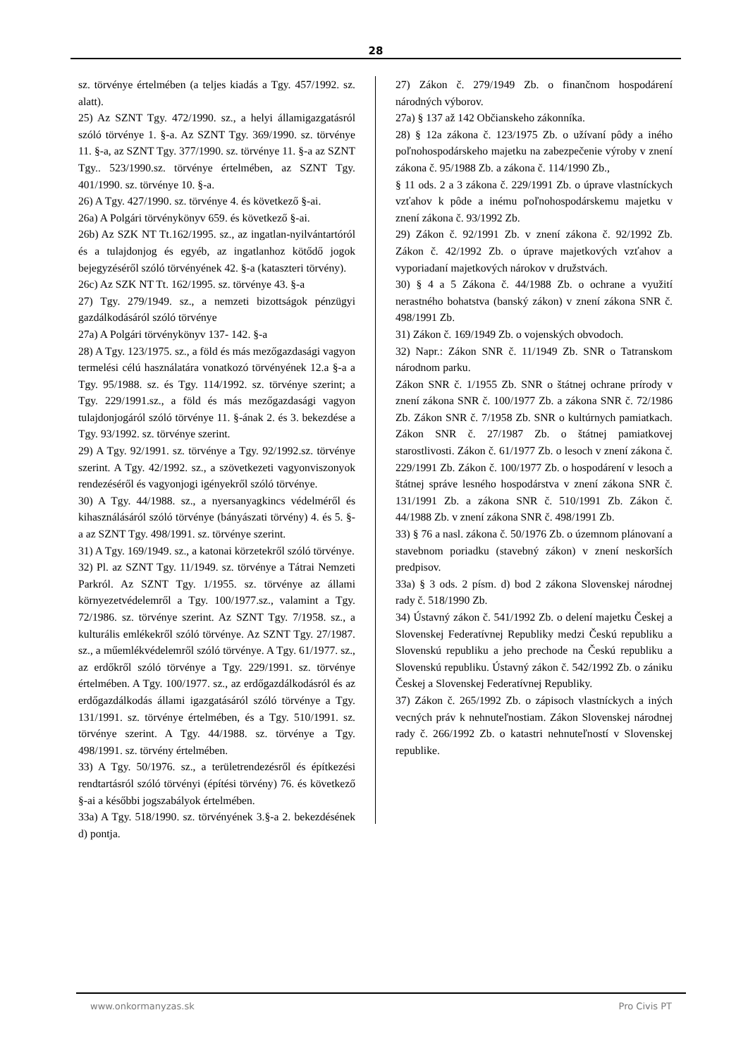28
sz. törvénye értelmében (a teljes kiadás a Tgy. 457/1992. sz. alatt).
25) Az SZNT Tgy. 472/1990. sz., a helyi államigazgatásról szóló törvénye 1. §-a. Az SZNT Tgy. 369/1990. sz. törvénye 11. §-a, az SZNT Tgy. 377/1990. sz. törvénye 11. §-a az SZNT Tgy.. 523/1990.sz. törvénye értelmében, az SZNT Tgy. 401/1990. sz. törvénye 10. §-a.
26) A Tgy. 427/1990. sz. törvénye 4. és következő §-ai.
26a) A Polgári törvénykönyv 659. és következő §-ai.
26b) Az SZK NT Tt.162/1995. sz., az ingatlan-nyilvántartóról és a tulajdonjog és egyéb, az ingatlanhoz kötődő jogok bejegyzéséről szóló törvényének 42. §-a (kataszteri törvény).
26c) Az SZK NT Tt. 162/1995. sz. törvénye 43. §-a
27) Tgy. 279/1949. sz., a nemzeti bizottságok pénzügyi gazdálkodásáról szóló törvénye
27a) A Polgári törvénykönyv 137- 142. §-a
28) A Tgy. 123/1975. sz., a föld és más mezőgazdasági vagyon termelési célú használatára vonatkozó törvényének 12.a §-a a Tgy. 95/1988. sz. és Tgy. 114/1992. sz. törvénye szerint; a Tgy. 229/1991.sz., a föld és más mezőgazdasági vagyon tulajdonjogáról szóló törvénye 11. §-ának 2. és 3. bekezdése a Tgy. 93/1992. sz. törvénye szerint.
29) A Tgy. 92/1991. sz. törvénye a Tgy. 92/1992.sz. törvénye szerint. A Tgy. 42/1992. sz., a szövetkezeti vagyonviszonyok rendezéséről és vagyonjogi igényekről szóló törvénye.
30) A Tgy. 44/1988. sz., a nyersanyagkincs védelméről és kihasználásáról szóló törvénye (bányászati törvény) 4. és 5. §-a az SZNT Tgy. 498/1991. sz. törvénye szerint.
31) A Tgy. 169/1949. sz., a katonai körzetekről szóló törvénye.
32) Pl. az SZNT Tgy. 11/1949. sz. törvénye a Tátrai Nemzeti Parkról. Az SZNT Tgy. 1/1955. sz. törvénye az állami környezetvédelemről a Tgy. 100/1977.sz., valamint a Tgy. 72/1986. sz. törvénye szerint. Az SZNT Tgy. 7/1958. sz., a kulturális emlékekről szóló törvénye. Az SZNT Tgy. 27/1987. sz., a műemlékvédelemről szóló törvénye. A Tgy. 61/1977. sz., az erdőkről szóló törvénye a Tgy. 229/1991. sz. törvénye értelmében. A Tgy. 100/1977. sz., az erdőgazdálkodásról és az erdőgazdálkodás állami igazgatásáról szóló törvénye a Tgy. 131/1991. sz. törvénye értelmében, és a Tgy. 510/1991. sz. törvénye szerint. A Tgy. 44/1988. sz. törvénye a Tgy. 498/1991. sz. törvény értelmében.
33) A Tgy. 50/1976. sz., a területrendezésről és építkezési rendtartásról szóló törvényi (építési törvény) 76. és következő §-ai a későbbi jogszabályok értelmében.
33a) A Tgy. 518/1990. sz. törvényének 3.§-a 2. bekezdésének d) pontja.
27) Zákon č. 279/1949 Zb. o finančnom hospodárení národných výborov.
27a) § 137 až 142 Občianskeho zákonníka.
28) § 12a zákona č. 123/1975 Zb. o užívaní pôdy a iného poľnohospodárskeho majetku na zabezpečenie výroby v znení zákona č. 95/1988 Zb. a zákona č. 114/1990 Zb.,
§ 11 ods. 2 a 3 zákona č. 229/1991 Zb. o úprave vlastníckych vzťahov k pôde a inému poľnohospodárskemu majetku v znení zákona č. 93/1992 Zb.
29) Zákon č. 92/1991 Zb. v znení zákona č. 92/1992 Zb. Zákon č. 42/1992 Zb. o úprave majetkových vzťahov a vyporiadaní majetkových nárokov v družstvách.
30) § 4 a 5 Zákona č. 44/1988 Zb. o ochrane a využití nerastného bohatstva (banský zákon) v znení zákona SNR č. 498/1991 Zb.
31) Zákon č. 169/1949 Zb. o vojenských obvodoch.
32) Napr.: Zákon SNR č. 11/1949 Zb. SNR o Tatranskom národnom parku.
Zákon SNR č. 1/1955 Zb. SNR o štátnej ochrane prírody v znení zákona SNR č. 100/1977 Zb. a zákona SNR č. 72/1986 Zb. Zákon SNR č. 7/1958 Zb. SNR o kultúrnych pamiatkach. Zákon SNR č. 27/1987 Zb. o štátnej pamiatkovej starostlivosti. Zákon č. 61/1977 Zb. o lesoch v znení zákona č. 229/1991 Zb. Zákon č. 100/1977 Zb. o hospodárení v lesoch a štátnej správe lesného hospodárstva v znení zákona SNR č. 131/1991 Zb. a zákona SNR č. 510/1991 Zb. Zákon č. 44/1988 Zb. v znení zákona SNR č. 498/1991 Zb.
33) § 76 a nasl. zákona č. 50/1976 Zb. o územnom plánovaní a stavebnom poriadku (stavebný zákon) v znení neskorších predpisov.
33a) § 3 ods. 2 písm. d) bod 2 zákona Slovenskej národnej rady č. 518/1990 Zb.
34) Ústavný zákon č. 541/1992 Zb. o delení majetku Českej a Slovenskej Federatívnej Republiky medzi Českú republiku a Slovenskú republiku a jeho prechode na Českú republiku a Slovenskú republiku. Ústavný zákon č. 542/1992 Zb. o zániku Českej a Slovenskej Federatívnej Republiky.
37) Zákon č. 265/1992 Zb. o zápisoch vlastníckych a iných vecných práv k nehnuteľnostiam. Zákon Slovenskej národnej rady č. 266/1992 Zb. o katastri nehnuteľností v Slovenskej republike.
www.onkormanyzas.sk Pro Civis PT